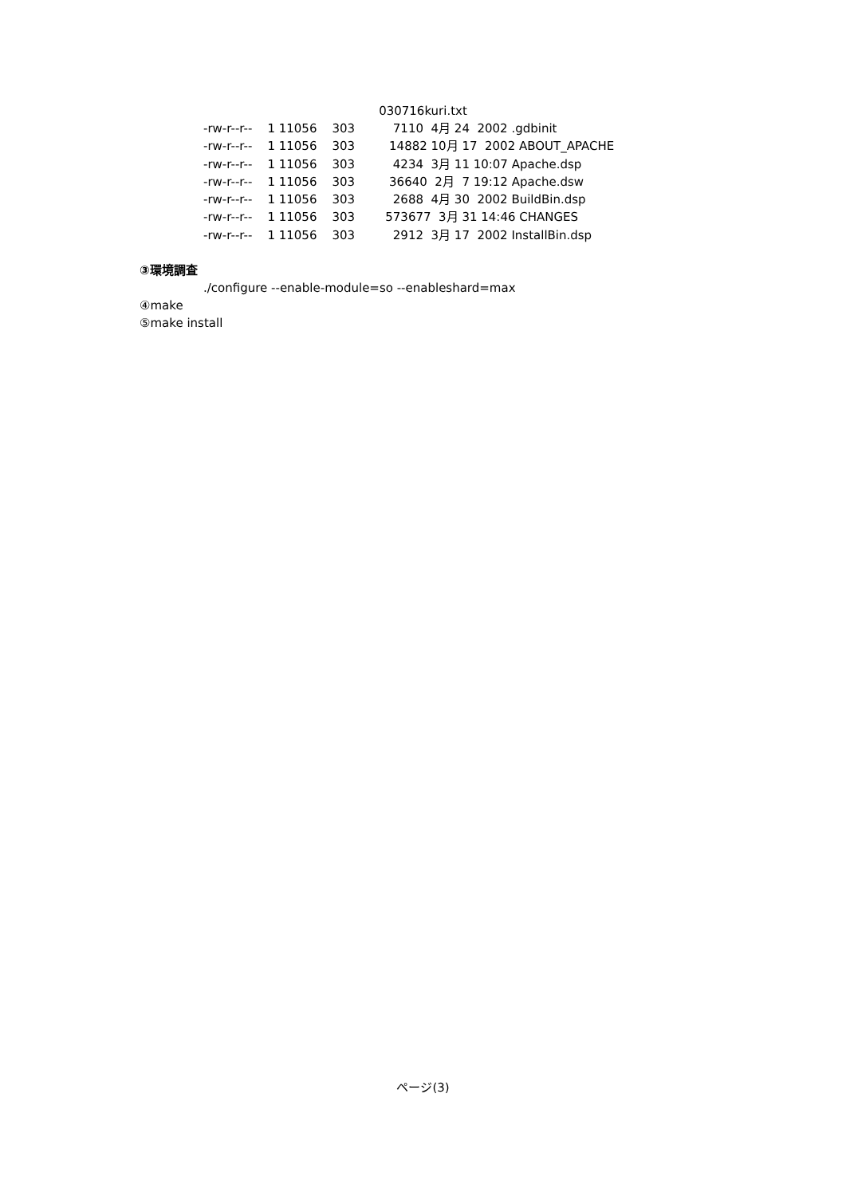030716kuri.txt
-rw-r--r--    1 11056    303          7110  4月 24  2002 .gdbinit
-rw-r--r--    1 11056    303         14882 10月 17  2002 ABOUT_APACHE
-rw-r--r--    1 11056    303          4234  3月 11 10:07 Apache.dsp
-rw-r--r--    1 11056    303         36640  2月  7 19:12 Apache.dsw
-rw-r--r--    1 11056    303          2688  4月 30  2002 BuildBin.dsp
-rw-r--r--    1 11056    303        573677  3月 31 14:46 CHANGES
-rw-r--r--    1 11056    303          2912  3月 17  2002 InstallBin.dsp
③環境調査
./configure --enable-module=so --enableshard=max
④make
⑤make install
ページ(3)